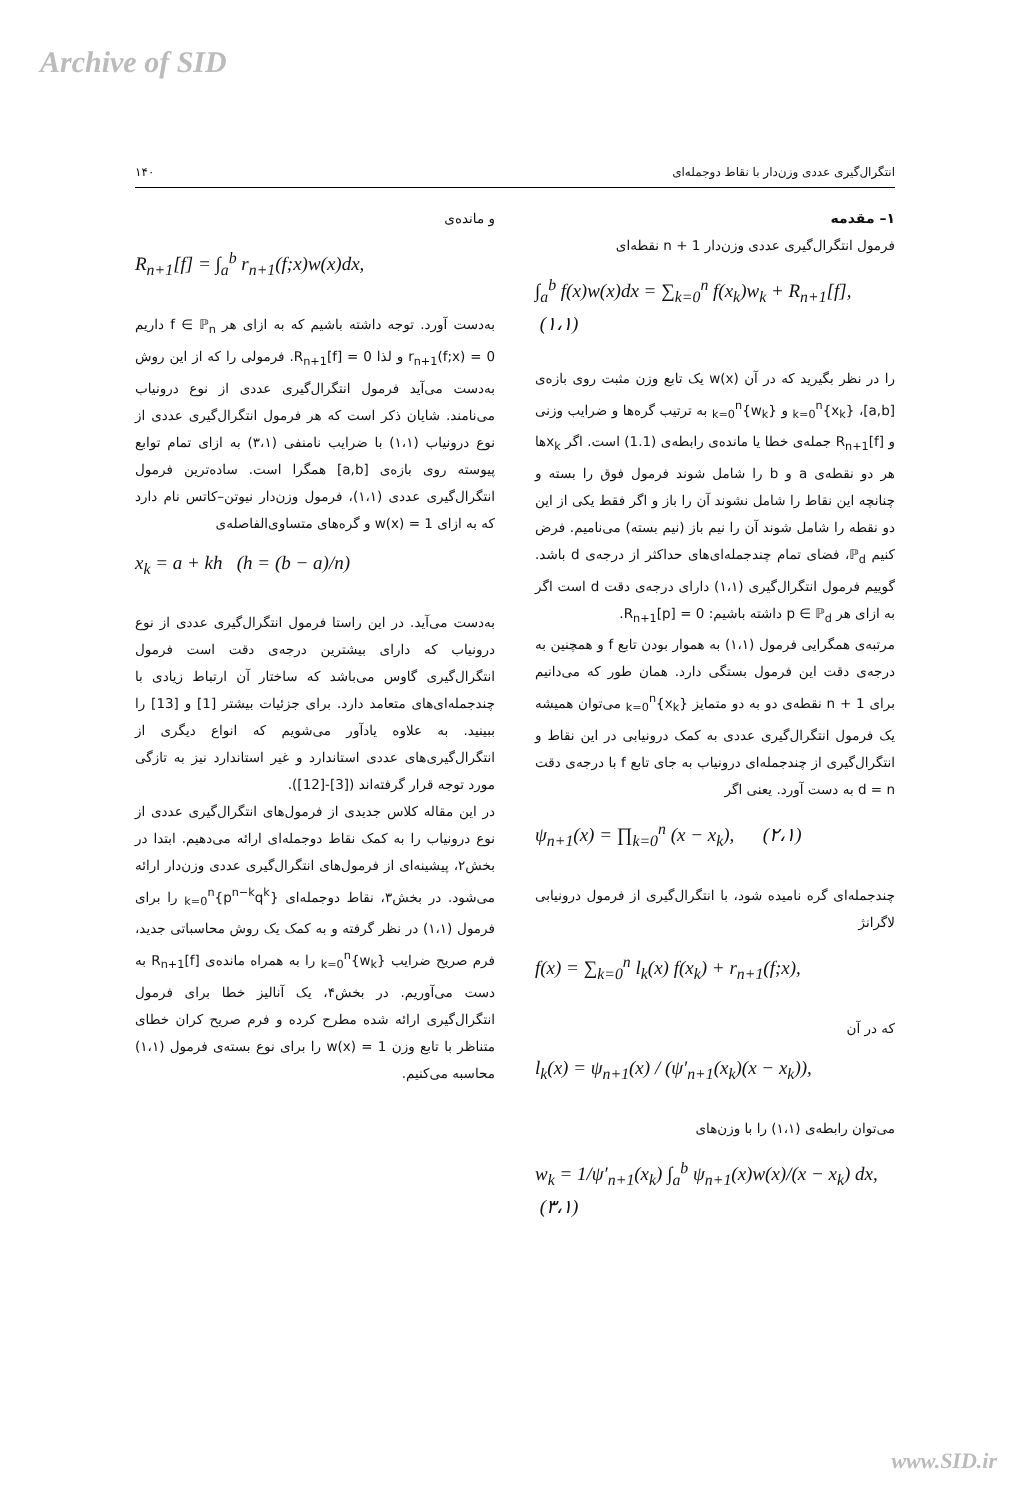Archive of SID
انتگرال‌گیری عددی وزن‌دار با نقاط دوجمله‌ای ۱۴۰
۱– مقدمه
فرمول انتگرال‌گیری عددی وزن‌دار n + 1 نقطه‌ای
∫<sub>a</sub><sup>b</sup> f(x)w(x)dx = ∑<sub>k=0</sub><sup>n</sup> f(x<sub>k</sub>)w<sub>k</sub> + R<sub>n+1</sub>[f], (۱،۱)
را در نظر بگیرید که در آن w(x) یک تابع وزن مثبت روی بازه‌ی [a,b]، {x<sub>k</sub>}<sub>k=0</sub><sup>n</sup> و {w<sub>k</sub>}<sub>k=0</sub><sup>n</sup> به ترتیب گره‌ها و ضرایب وزنی و R<sub>n+1</sub>[f] جمله‌ی خطا یا مانده‌ی رابطه‌ی (1.1) است. اگر x<sub>k</sub>ها هر دو نقطه‌ی a و b را شامل شوند فرمول فوق را بسته و چنانچه این نقاط را شامل نشوند آن را باز و اگر فقط یکی از این دو نقطه را شامل شوند آن را نیم باز (نیم بسته) می‌نامیم. فرض کنیم ℙ<sub>d</sub>، فضای تمام چندجمله‌ای‌های حداکثر از درجه‌ی d باشد. گوییم فرمول انتگرال‌گیری (۱،۱) دارای درجه‌ی دقت d است اگر به ازای هر p ∈ ℙ<sub>d</sub> داشته باشیم: R<sub>n+1</sub>[p] = 0.
مرتبه‌ی همگرایی فرمول (۱،۱) به هموار بودن تابع f و همچنین به درجه‌ی دقت این فرمول بستگی دارد. همان طور که می‌دانیم برای n + 1 نقطه‌ی دو به دو متمایز {x<sub>k</sub>}<sub>k=0</sub><sup>n</sup> می‌توان همیشه یک فرمول انتگرال‌گیری عددی به کمک درونیابی در این نقاط و انتگرال‌گیری از چندجمله‌ای درونیاب به جای تابع f با درجه‌ی دقت d = n به دست آورد. یعنی اگر
ψ<sub>n+1</sub>(x) = ∏<sub>k=0</sub><sup>n</sup> (x − x<sub>k</sub>), (۲،۱)
چندجمله‌ای گره نامیده شود، با انتگرال‌گیری از فرمول درونیابی لاگرانژ
f(x) = ∑<sub>k=0</sub><sup>n</sup> l<sub>k</sub>(x) f(x<sub>k</sub>) + r<sub>n+1</sub>(f;x),
که در آن
l<sub>k</sub>(x) = ψ<sub>n+1</sub>(x) / (ψ′<sub>n+1</sub>(x<sub>k</sub>)(x − x<sub>k</sub>)),
می‌توان رابطه‌ی (۱،۱) را با وزن‌های
w<sub>k</sub> = 1/ψ′<sub>n+1</sub>(x<sub>k</sub>) ∫<sub>a</sub><sup>b</sup> ψ<sub>n+1</sub>(x)w(x)/(x − x<sub>k</sub>) dx, (۳،۱)
و مانده‌ی
R<sub>n+1</sub>[f] = ∫<sub>a</sub><sup>b</sup> r<sub>n+1</sub>(f;x)w(x)dx,
به‌دست آورد. توجه داشته باشیم که به ازای هر f ∈ ℙ<sub>n</sub> داریم r<sub>n+1</sub>(f;x) = 0 و لذا R<sub>n+1</sub>[f] = 0. فرمولی را که از این روش به‌دست می‌آید فرمول انتگرال‌گیری عددی از نوع درونیاب می‌نامند. شایان ذکر است که هر فرمول انتگرال‌گیری عددی از نوع درونیاب (۱،۱) با ضرایب نامنفی (۳،۱) به ازای تمام توابع پیوسته روی بازه‌ی [a,b] همگرا است. ساده‌ترین فرمول انتگرال‌گیری عددی (۱،۱)، فرمول وزن‌دار نیوتن–کاتس نام دارد که به ازای w(x) = 1 و گره‌های متساوی‌الفاصله‌ی
x<sub>k</sub> = a + kh (h = (b − a)/n)
به‌دست می‌آید. در این راستا فرمول انتگرال‌گیری عددی از نوع درونیاب که دارای بیشترین درجه‌ی دقت است فرمول انتگرال‌گیری گاوس می‌باشد که ساختار آن ارتباط زیادی با چندجمله‌ای‌های متعامد دارد. برای جزئیات بیشتر [1] و [13] را ببینید. به علاوه یادآور می‌شویم که انواع دیگری از انتگرال‌گیری‌های عددی استاندارد و غیر استاندارد نیز به تازگی مورد توجه قرار گرفته‌اند ([3]-[12]).
در این مقاله کلاس جدیدی از فرمول‌های انتگرال‌گیری عددی از نوع درونیاب را به کمک نقاط دوجمله‌ای ارائه می‌دهیم. ابتدا در بخش۲، پیشینه‌ای از فرمول‌های انتگرال‌گیری عددی وزن‌دار ارائه می‌شود. در بخش۳، نقاط دوجمله‌ای {p<sup>n−k</sup>q<sup>k</sup>}<sub>k=0</sub><sup>n</sup> را برای فرمول (۱،۱) در نظر گرفته و به کمک یک روش محاسباتی جدید، فرم صریح ضرایب {w<sub>k</sub>}<sub>k=0</sub><sup>n</sup> را به همراه مانده‌ی R<sub>n+1</sub>[f] به دست می‌آوریم. در بخش۴، یک آنالیز خطا برای فرمول انتگرال‌گیری ارائه شده مطرح کرده و فرم صریح کران خطای متناظر با تابع وزن w(x) = 1 را برای نوع بسته‌ی فرمول (۱،۱) محاسبه می‌کنیم.
www.SID.ir